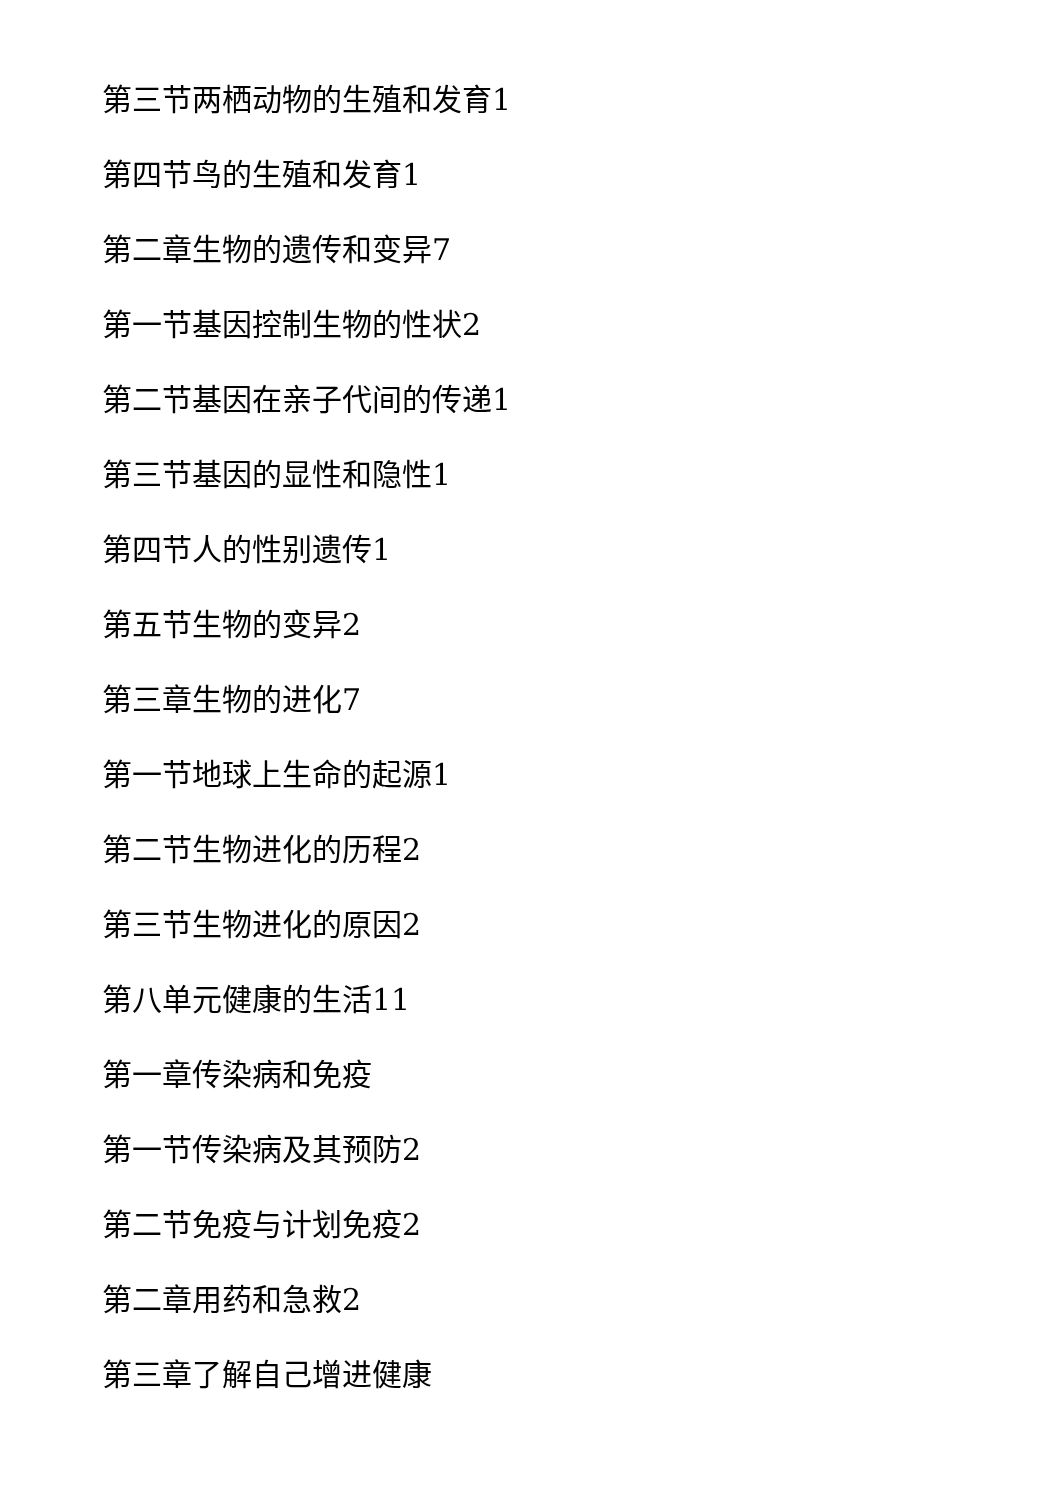第三节两栖动物的生殖和发育1
第四节鸟的生殖和发育1
第二章生物的遗传和变异7
第一节基因控制生物的性状2
第二节基因在亲子代间的传递1
第三节基因的显性和隐性1
第四节人的性别遗传1
第五节生物的变异2
第三章生物的进化7
第一节地球上生命的起源1
第二节生物进化的历程2
第三节生物进化的原因2
第八单元健康的生活11
第一章传染病和免疫
第一节传染病及其预防2
第二节免疫与计划免疫2
第二章用药和急救2
第三章了解自己增进健康